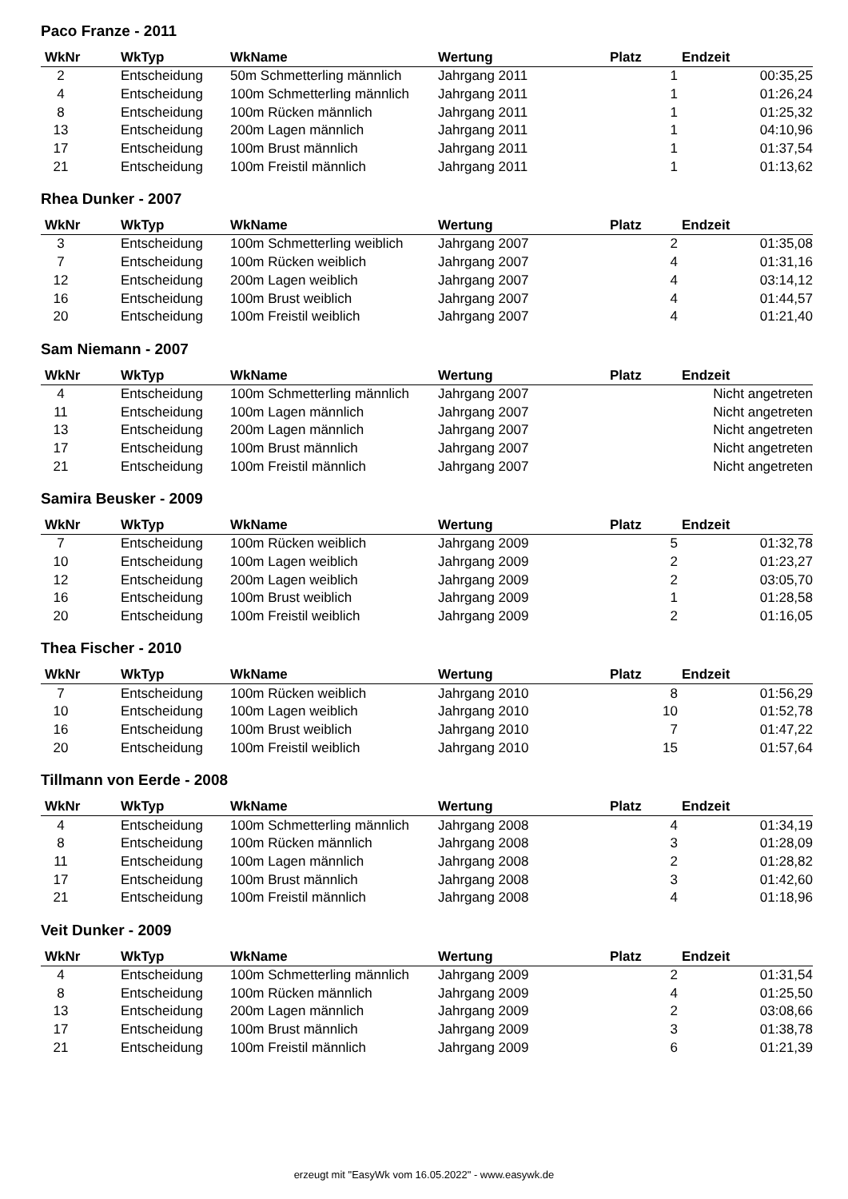Paco Franze - 2011
| WkNr | WkTyp | WkName | Wertung | Platz | Endzeit |
| --- | --- | --- | --- | --- | --- |
| 2 | Entscheidung | 50m Schmetterling männlich | Jahrgang 2011 | 1 | 00:35,25 |
| 4 | Entscheidung | 100m Schmetterling männlich | Jahrgang 2011 | 1 | 01:26,24 |
| 8 | Entscheidung | 100m Rücken männlich | Jahrgang 2011 | 1 | 01:25,32 |
| 13 | Entscheidung | 200m Lagen männlich | Jahrgang 2011 | 1 | 04:10,96 |
| 17 | Entscheidung | 100m Brust männlich | Jahrgang 2011 | 1 | 01:37,54 |
| 21 | Entscheidung | 100m Freistil männlich | Jahrgang 2011 | 1 | 01:13,62 |
Rhea Dunker - 2007
| WkNr | WkTyp | WkName | Wertung | Platz | Endzeit |
| --- | --- | --- | --- | --- | --- |
| 3 | Entscheidung | 100m Schmetterling weiblich | Jahrgang 2007 | 2 | 01:35,08 |
| 7 | Entscheidung | 100m Rücken weiblich | Jahrgang 2007 | 4 | 01:31,16 |
| 12 | Entscheidung | 200m Lagen weiblich | Jahrgang 2007 | 4 | 03:14,12 |
| 16 | Entscheidung | 100m Brust weiblich | Jahrgang 2007 | 4 | 01:44,57 |
| 20 | Entscheidung | 100m Freistil weiblich | Jahrgang 2007 | 4 | 01:21,40 |
Sam Niemann - 2007
| WkNr | WkTyp | WkName | Wertung | Platz | Endzeit |
| --- | --- | --- | --- | --- | --- |
| 4 | Entscheidung | 100m Schmetterling männlich | Jahrgang 2007 | | Nicht angetreten |
| 11 | Entscheidung | 100m Lagen männlich | Jahrgang 2007 | | Nicht angetreten |
| 13 | Entscheidung | 200m Lagen männlich | Jahrgang 2007 | | Nicht angetreten |
| 17 | Entscheidung | 100m Brust männlich | Jahrgang 2007 | | Nicht angetreten |
| 21 | Entscheidung | 100m Freistil männlich | Jahrgang 2007 | | Nicht angetreten |
Samira Beusker - 2009
| WkNr | WkTyp | WkName | Wertung | Platz | Endzeit |
| --- | --- | --- | --- | --- | --- |
| 7 | Entscheidung | 100m Rücken weiblich | Jahrgang 2009 | 5 | 01:32,78 |
| 10 | Entscheidung | 100m Lagen weiblich | Jahrgang 2009 | 2 | 01:23,27 |
| 12 | Entscheidung | 200m Lagen weiblich | Jahrgang 2009 | 2 | 03:05,70 |
| 16 | Entscheidung | 100m Brust weiblich | Jahrgang 2009 | 1 | 01:28,58 |
| 20 | Entscheidung | 100m Freistil weiblich | Jahrgang 2009 | 2 | 01:16,05 |
Thea Fischer - 2010
| WkNr | WkTyp | WkName | Wertung | Platz | Endzeit |
| --- | --- | --- | --- | --- | --- |
| 7 | Entscheidung | 100m Rücken weiblich | Jahrgang 2010 | 8 | 01:56,29 |
| 10 | Entscheidung | 100m Lagen weiblich | Jahrgang 2010 | 10 | 01:52,78 |
| 16 | Entscheidung | 100m Brust weiblich | Jahrgang 2010 | 7 | 01:47,22 |
| 20 | Entscheidung | 100m Freistil weiblich | Jahrgang 2010 | 15 | 01:57,64 |
Tillmann von Eerde - 2008
| WkNr | WkTyp | WkName | Wertung | Platz | Endzeit |
| --- | --- | --- | --- | --- | --- |
| 4 | Entscheidung | 100m Schmetterling männlich | Jahrgang 2008 | 4 | 01:34,19 |
| 8 | Entscheidung | 100m Rücken männlich | Jahrgang 2008 | 3 | 01:28,09 |
| 11 | Entscheidung | 100m Lagen männlich | Jahrgang 2008 | 2 | 01:28,82 |
| 17 | Entscheidung | 100m Brust männlich | Jahrgang 2008 | 3 | 01:42,60 |
| 21 | Entscheidung | 100m Freistil männlich | Jahrgang 2008 | 4 | 01:18,96 |
Veit Dunker - 2009
| WkNr | WkTyp | WkName | Wertung | Platz | Endzeit |
| --- | --- | --- | --- | --- | --- |
| 4 | Entscheidung | 100m Schmetterling männlich | Jahrgang 2009 | 2 | 01:31,54 |
| 8 | Entscheidung | 100m Rücken männlich | Jahrgang 2009 | 4 | 01:25,50 |
| 13 | Entscheidung | 200m Lagen männlich | Jahrgang 2009 | 2 | 03:08,66 |
| 17 | Entscheidung | 100m Brust männlich | Jahrgang 2009 | 3 | 01:38,78 |
| 21 | Entscheidung | 100m Freistil männlich | Jahrgang 2009 | 6 | 01:21,39 |
erzeugt mit "EasyWk vom 16.05.2022" - www.easywk.de